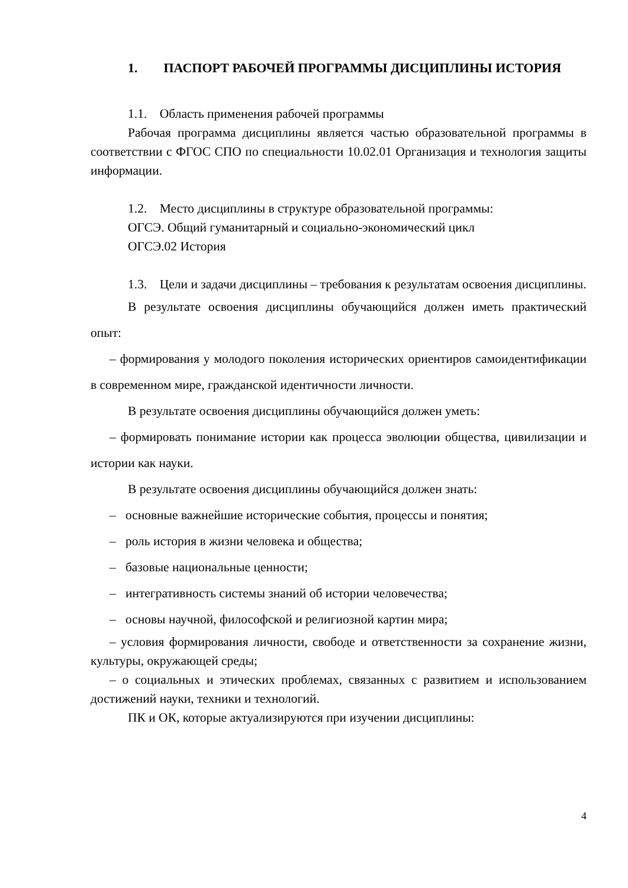1. ПАСПОРТ РАБОЧЕЙ ПРОГРАММЫ ДИСЦИПЛИНЫ ИСТОРИЯ
1.1. Область применения рабочей программы
Рабочая программа дисциплины является частью образовательной программы в соответствии с ФГОС СПО по специальности 10.02.01 Организация и технология защиты информации.
1.2. Место дисциплины в структуре образовательной программы:
ОГСЭ. Общий гуманитарный и социально-экономический цикл
ОГСЭ.02 История
1.3. Цели и задачи дисциплины – требования к результатам освоения дисциплины.
В результате освоения дисциплины обучающийся должен иметь практический опыт:
– формирования у молодого поколения исторических ориентиров самоидентификации в современном мире, гражданской идентичности личности.
В результате освоения дисциплины обучающийся должен уметь:
– формировать понимание истории как процесса эволюции общества, цивилизации и истории как науки.
В результате освоения дисциплины обучающийся должен знать:
– основные важнейшие исторические события, процессы и понятия;
– роль история в жизни человека и общества;
– базовые национальные ценности;
– интегративность системы знаний об истории человечества;
– основы научной, философской и религиозной картин мира;
– условия формирования личности, свободе и ответственности за сохранение жизни, культуры, окружающей среды;
– о социальных и этических проблемах, связанных с развитием и использованием достижений науки, техники и технологий.
ПК и ОК, которые актуализируются при изучении дисциплины:
4